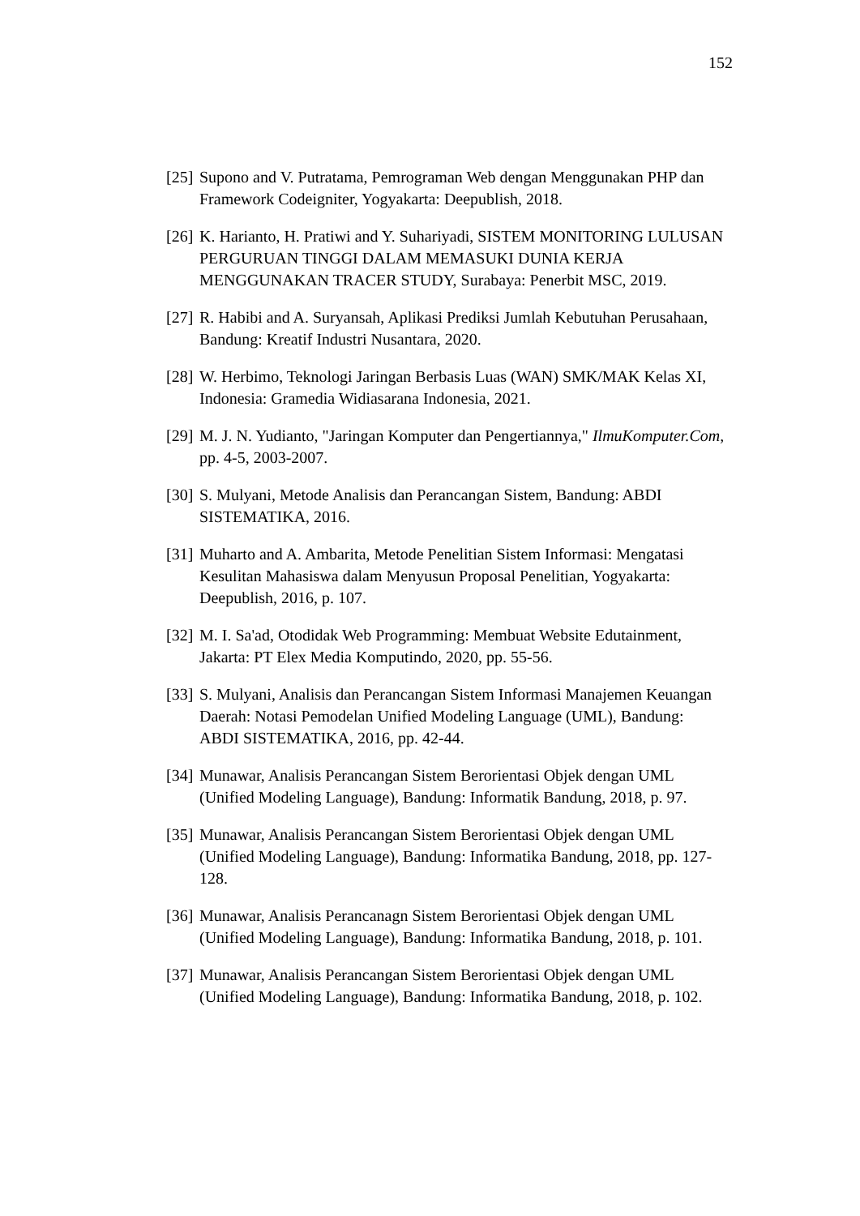152
[25] Supono and V. Putratama, Pemrograman Web dengan Menggunakan PHP dan Framework Codeigniter, Yogyakarta: Deepublish, 2018.
[26] K. Harianto, H. Pratiwi and Y. Suhariyadi, SISTEM MONITORING LULUSAN PERGURUAN TINGGI DALAM MEMASUKI DUNIA KERJA MENGGUNAKAN TRACER STUDY, Surabaya: Penerbit MSC, 2019.
[27] R. Habibi and A. Suryansah, Aplikasi Prediksi Jumlah Kebutuhan Perusahaan, Bandung: Kreatif Industri Nusantara, 2020.
[28] W. Herbimo, Teknologi Jaringan Berbasis Luas (WAN) SMK/MAK Kelas XI, Indonesia: Gramedia Widiasarana Indonesia, 2021.
[29] M. J. N. Yudianto, "Jaringan Komputer dan Pengertiannya," IlmuKomputer.Com, pp. 4-5, 2003-2007.
[30] S. Mulyani, Metode Analisis dan Perancangan Sistem, Bandung: ABDI SISTEMATIKA, 2016.
[31] Muharto and A. Ambarita, Metode Penelitian Sistem Informasi: Mengatasi Kesulitan Mahasiswa dalam Menyusun Proposal Penelitian, Yogyakarta: Deepublish, 2016, p. 107.
[32] M. I. Sa'ad, Otodidak Web Programming: Membuat Website Edutainment, Jakarta: PT Elex Media Komputindo, 2020, pp. 55-56.
[33] S. Mulyani, Analisis dan Perancangan Sistem Informasi Manajemen Keuangan Daerah: Notasi Pemodelan Unified Modeling Language (UML), Bandung: ABDI SISTEMATIKA, 2016, pp. 42-44.
[34] Munawar, Analisis Perancangan Sistem Berorientasi Objek dengan UML (Unified Modeling Language), Bandung: Informatik Bandung, 2018, p. 97.
[35] Munawar, Analisis Perancangan Sistem Berorientasi Objek dengan UML (Unified Modeling Language), Bandung: Informatika Bandung, 2018, pp. 127-128.
[36] Munawar, Analisis Perancanagn Sistem Berorientasi Objek dengan UML (Unified Modeling Language), Bandung: Informatika Bandung, 2018, p. 101.
[37] Munawar, Analisis Perancangan Sistem Berorientasi Objek dengan UML (Unified Modeling Language), Bandung: Informatika Bandung, 2018, p. 102.